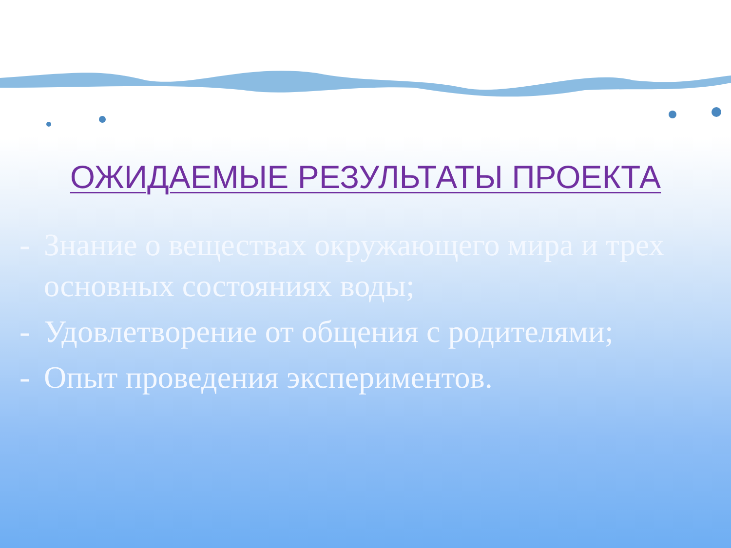ОЖИДАЕМЫЕ РЕЗУЛЬТАТЫ ПРОЕКТА
- Знание о веществах окружающего мира и трех основных состояниях воды;
- Удовлетворение от общения с родителями;
- Опыт проведения экспериментов.